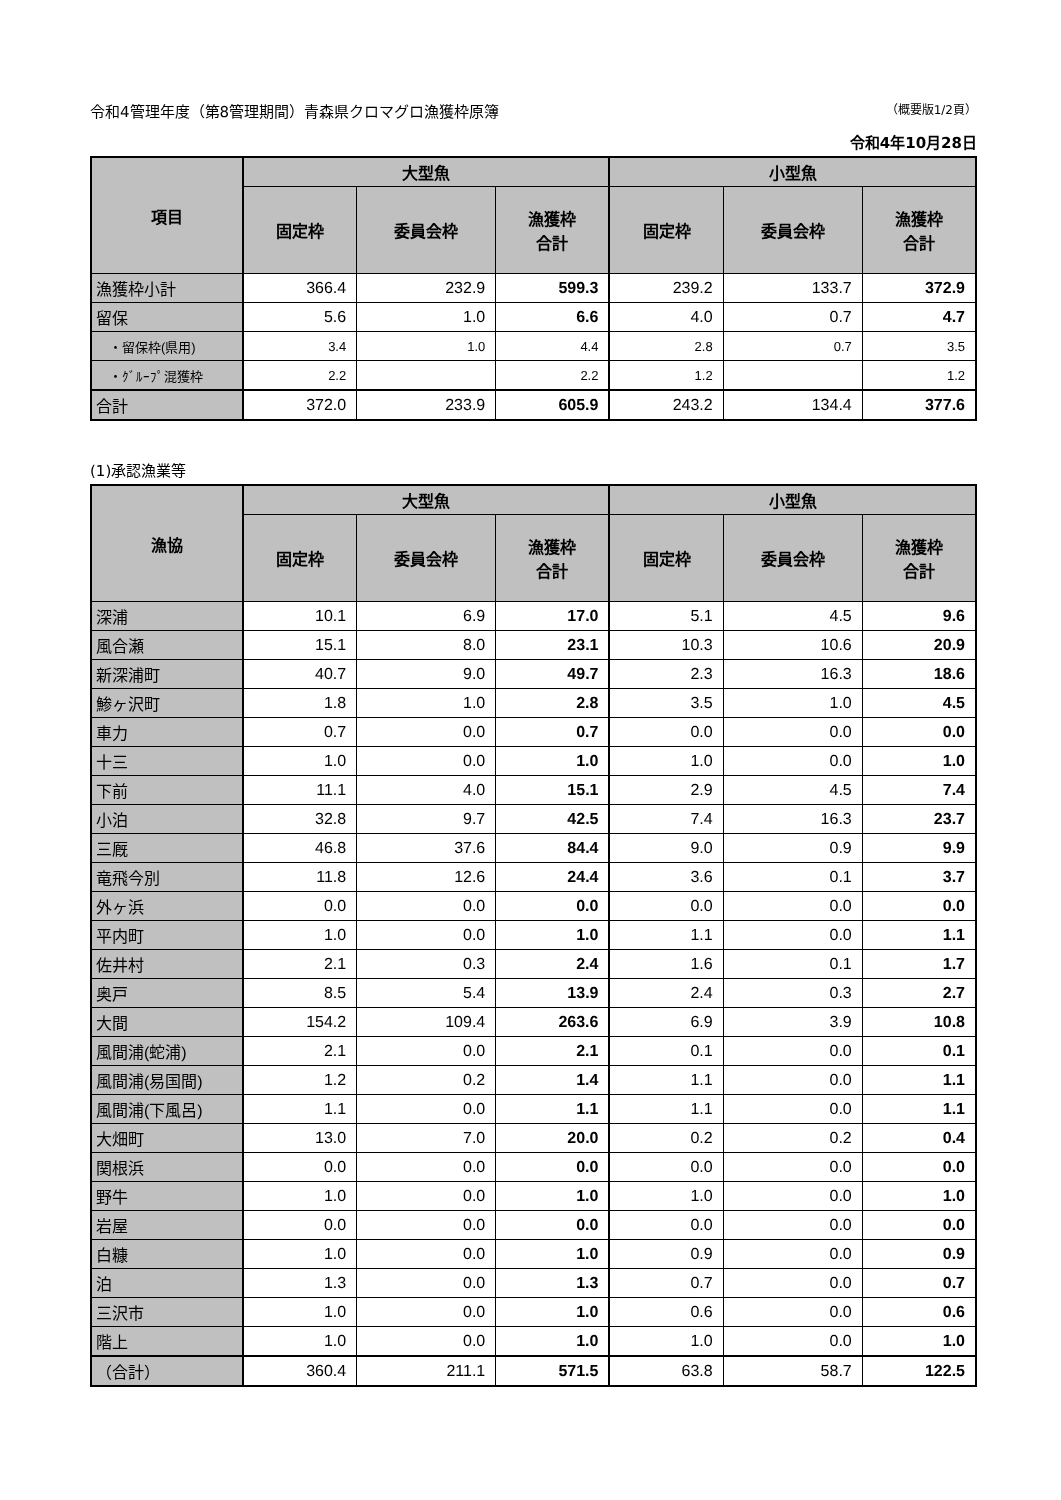令和4管理年度（第8管理期間）青森県クロマグロ漁獲枠原簿 （概要版1/2頁）
令和4年10月28日
| 項目 | 大型魚 | | | 小型魚 | | |
| --- | --- | --- | --- | --- | --- | --- |
| | 固定枠 | 委員会枠 | 漁獲枠 合計 | 固定枠 | 委員会枠 | 漁獲枠 合計 |
| 漁獲枠小計 | 366.4 | 232.9 | 599.3 | 239.2 | 133.7 | 372.9 |
| 留保 | 5.6 | 1.0 | 6.6 | 4.0 | 0.7 | 4.7 |
| ・留保枠(県用) | 3.4 | 1.0 | 4.4 | 2.8 | 0.7 | 3.5 |
| ・ｸﾞﾙｰﾌﾟ混獲枠 | 2.2 | | 2.2 | 1.2 | | 1.2 |
| 合計 | 372.0 | 233.9 | 605.9 | 243.2 | 134.4 | 377.6 |
(1)承認漁業等
| 漁協 | 大型魚 | | | 小型魚 | | |
| --- | --- | --- | --- | --- | --- | --- |
| | 固定枠 | 委員会枠 | 漁獲枠 合計 | 固定枠 | 委員会枠 | 漁獲枠 合計 |
| 深浦 | 10.1 | 6.9 | 17.0 | 5.1 | 4.5 | 9.6 |
| 風合瀬 | 15.1 | 8.0 | 23.1 | 10.3 | 10.6 | 20.9 |
| 新深浦町 | 40.7 | 9.0 | 49.7 | 2.3 | 16.3 | 18.6 |
| 鯵ヶ沢町 | 1.8 | 1.0 | 2.8 | 3.5 | 1.0 | 4.5 |
| 車力 | 0.7 | 0.0 | 0.7 | 0.0 | 0.0 | 0.0 |
| 十三 | 1.0 | 0.0 | 1.0 | 1.0 | 0.0 | 1.0 |
| 下前 | 11.1 | 4.0 | 15.1 | 2.9 | 4.5 | 7.4 |
| 小泊 | 32.8 | 9.7 | 42.5 | 7.4 | 16.3 | 23.7 |
| 三厩 | 46.8 | 37.6 | 84.4 | 9.0 | 0.9 | 9.9 |
| 竜飛今別 | 11.8 | 12.6 | 24.4 | 3.6 | 0.1 | 3.7 |
| 外ヶ浜 | 0.0 | 0.0 | 0.0 | 0.0 | 0.0 | 0.0 |
| 平内町 | 1.0 | 0.0 | 1.0 | 1.1 | 0.0 | 1.1 |
| 佐井村 | 2.1 | 0.3 | 2.4 | 1.6 | 0.1 | 1.7 |
| 奥戸 | 8.5 | 5.4 | 13.9 | 2.4 | 0.3 | 2.7 |
| 大間 | 154.2 | 109.4 | 263.6 | 6.9 | 3.9 | 10.8 |
| 風間浦(蛇浦) | 2.1 | 0.0 | 2.1 | 0.1 | 0.0 | 0.1 |
| 風間浦(易国間) | 1.2 | 0.2 | 1.4 | 1.1 | 0.0 | 1.1 |
| 風間浦(下風呂) | 1.1 | 0.0 | 1.1 | 1.1 | 0.0 | 1.1 |
| 大畑町 | 13.0 | 7.0 | 20.0 | 0.2 | 0.2 | 0.4 |
| 関根浜 | 0.0 | 0.0 | 0.0 | 0.0 | 0.0 | 0.0 |
| 野牛 | 1.0 | 0.0 | 1.0 | 1.0 | 0.0 | 1.0 |
| 岩屋 | 0.0 | 0.0 | 0.0 | 0.0 | 0.0 | 0.0 |
| 白糠 | 1.0 | 0.0 | 1.0 | 0.9 | 0.0 | 0.9 |
| 泊 | 1.3 | 0.0 | 1.3 | 0.7 | 0.0 | 0.7 |
| 三沢市 | 1.0 | 0.0 | 1.0 | 0.6 | 0.0 | 0.6 |
| 階上 | 1.0 | 0.0 | 1.0 | 1.0 | 0.0 | 1.0 |
| （合計） | 360.4 | 211.1 | 571.5 | 63.8 | 58.7 | 122.5 |